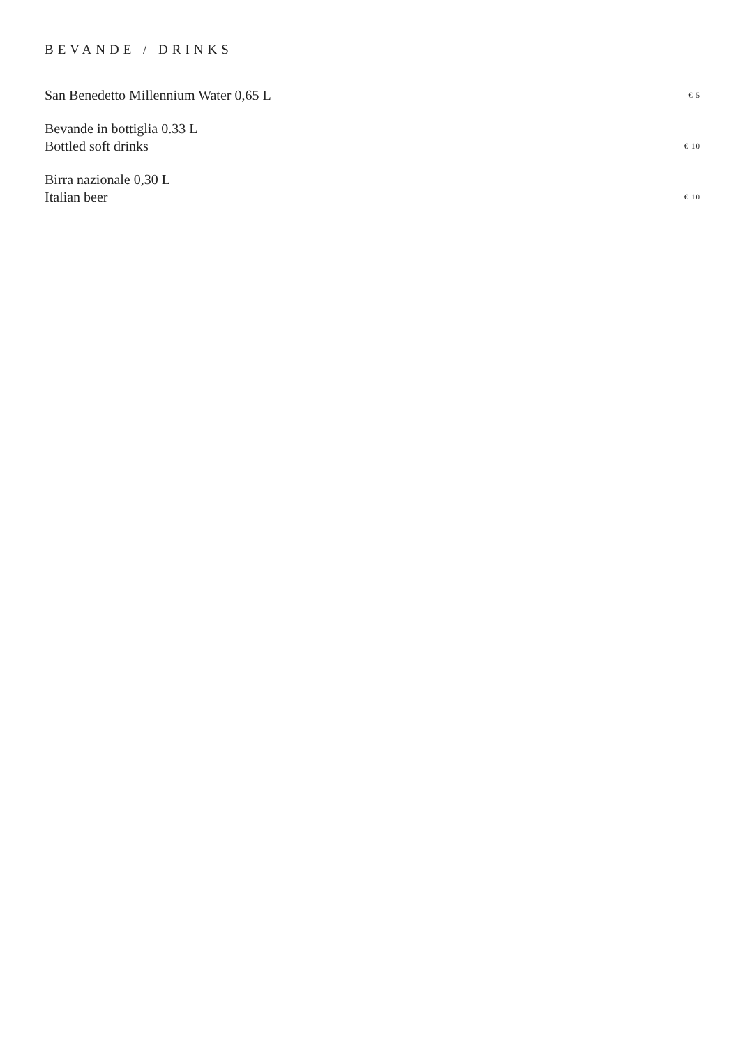BEVANDE / DRINKS
San Benedetto Millennium Water 0,65 L
€ 5
Bevande in bottiglia 0.33 L
Bottled soft drinks
€ 10
Birra nazionale 0,30 L
Italian beer
€ 10